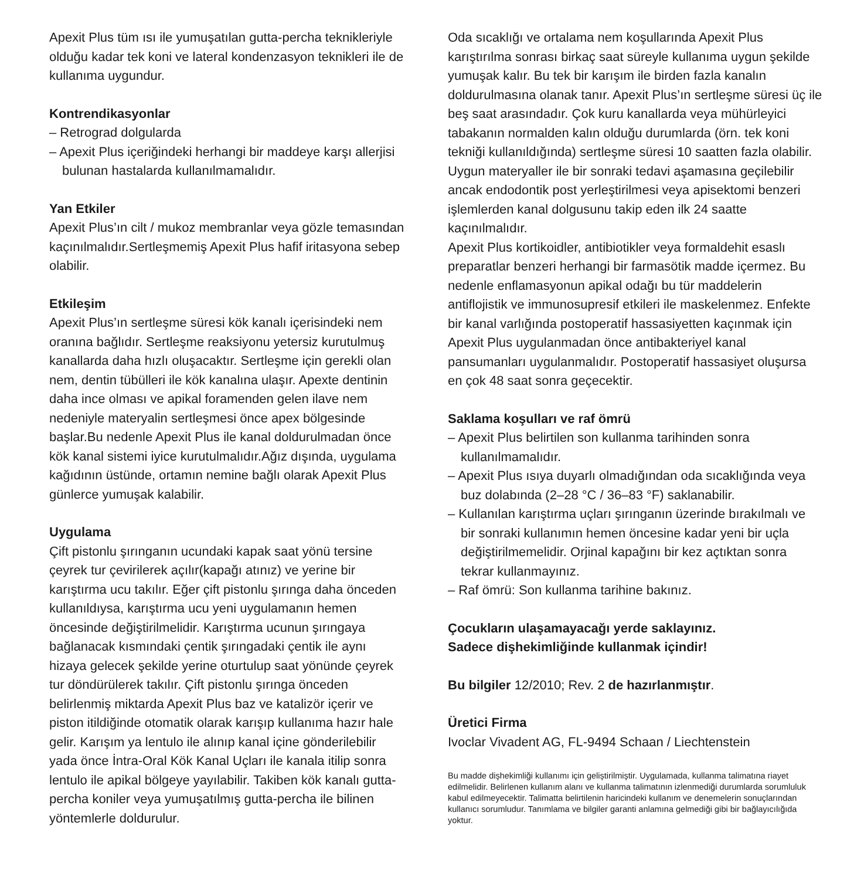Apexit Plus tüm ısı ile yumuşatılan gutta-percha teknikleriyle olduğu kadar tek koni ve lateral kondenzasyon teknikleri ile de kullanıma uygundur.
Kontrendikasyonlar
– Retrograd dolgularda
– Apexit Plus içeriğindeki herhangi bir maddeye karşı allerjisi bulunan hastalarda kullanılmamalıdır.
Yan Etkiler
Apexit Plus’ın cilt / mukoz membranlar veya gözle temasından kaçınılmalıdır.Sertleşmemiş Apexit Plus hafif iritasyona sebep olabilir.
Etkileşim
Apexit Plus’ın sertleşme süresi kök kanalı içerisindeki nem oranına bağlıdır. Sertleşme reaksiyonu yetersiz kurutulmuş kanallarda daha hızlı oluşacaktır. Sertleşme için gerekli olan nem, dentin tübülleri ile kök kanalına ulaşır. Apexte dentinin daha ince olması ve apikal foramenden gelen ilave nem nedeniyle materyalin sertleşmesi önce apex bölgesinde başlar.Bu nedenle Apexit Plus ile kanal doldurulmadan önce kök kanal sistemi iyice kurutulmalıdır.Ağız dışında, uygulama kağıdının üstünde, ortamın nemine bağlı olarak Apexit Plus günlerce yumuşak kalabilir.
Uygulama
Çift pistonlu şırınganın ucundaki kapak saat yönü tersine çeyrek tur çevirilerek açılır(kapağı atınız) ve yerine bir karıştırma ucu takılır. Eğer çift pistonlu şırınga daha önceden kullanıldıysa, karıştırma ucu yeni uygulamanın hemen öncesinde değiştirilmelidir. Karıştırma ucunun şırıngaya bağlanacak kısmındaki çentik şırıngadaki çentik ile aynı hizaya gelecek şekilde yerine oturtulup saat yönünde çeyrek tur döndürülerek takılır. Çift pistonlu şırınga önceden belirlenmiş miktarda Apexit Plus baz ve katalizör içerir ve piston itildiğinde otomatik olarak karışıp kullanıma hazır hale gelir. Karışım ya lentulo ile alınıp kanal içine gönderilebilir yada önce İntra-Oral Kök Kanal Uçları ile kanala itilip sonra lentulo ile apikal bölgeye yayılabilir. Takiben kök kanalı gutta-percha koniler veya yumuşatılmış gutta-percha ile bilinen yöntemlerle doldurulur.
Oda sıcaklığı ve ortalama nem koşullarında Apexit Plus karıştırılma sonrası birkaç saat süreyle kullanıma uygun şekilde yumuşak kalır. Bu tek bir karışım ile birden fazla kanalın doldurulmasına olanak tanır. Apexit Plus’ın sertleşme süresi üç ile beş saat arasındadır. Çok kuru kanallarda veya mühürleyici tabakanın normalden kalın olduğu durumlarda (örn. tek koni tekniği kullanıldığında) sertleşme süresi 10 saatten fazla olabilir. Uygun materyaller ile bir sonraki tedavi aşamasına geçilebilir ancak endodontik post yerleştirilmesi veya apisektomi benzeri işlemlerden kanal dolgusunu takip eden ilk 24 saatte kaçınılmalıdır.
Apexit Plus kortikoidler, antibiotikler veya formaldehit esaslı preparatlar benzeri herhangi bir farmasötik madde içermez. Bu nedenle enflamasyonun apikal odağı bu tür maddelerin antiflojistik ve immunosupresif etkileri ile maskelenmez. Enfekte bir kanal varlığında postoperatif hassasiyetten kaçınmak için Apexit Plus uygulanmadan önce antibakteriyel kanal pansumanları uygulanmalıdır. Postoperatif hassasiyet oluşursa en çok 48 saat sonra geçecektir.
Saklama koşulları ve raf ömrü
– Apexit Plus belirtilen son kullanma tarihinden sonra kullanılmamalıdır.
– Apexit Plus ısıya duyarlı olmadığından oda sıcaklığında veya buz dolabında (2–28 °C / 36–83 °F) saklanabilir.
– Kullanılan karıştırma uçları şırınganın üzerinde bırakılmalı ve bir sonraki kullanımın hemen öncesine kadar yeni bir uçla değiştirilmemelidir. Orjinal kapağını bir kez açtıktan sonra tekrar kullanmayınız.
– Raf ömrü: Son kullanma tarihine bakınız.
Çocukların ulaşamayacağı yerde saklayınız.
Sadece dişhekimliğinde kullanmak içindir!
Bu bilgiler 12/2010; Rev. 2 de hazırlanmıştır.
Üretici Firma
Ivoclar Vivadent AG, FL-9494 Schaan / Liechtenstein
Bu madde dişhekimliği kullanımı için geliştirilmiştir. Uygulamada, kullanma talimatına riayet edilmelidir. Belirlenen kullanım alanı ve kullanma talimatının izlenmediği durumlarda sorumluluk kabul edilmeyecektir. Talimatta belirtilenin haricindeki kullanım ve denemelerin sonuçlarından kullanıcı sorumludur. Tanımlama ve bilgiler garanti anlamına gelmediği gibi bir bağlayıcılığıda yoktur.